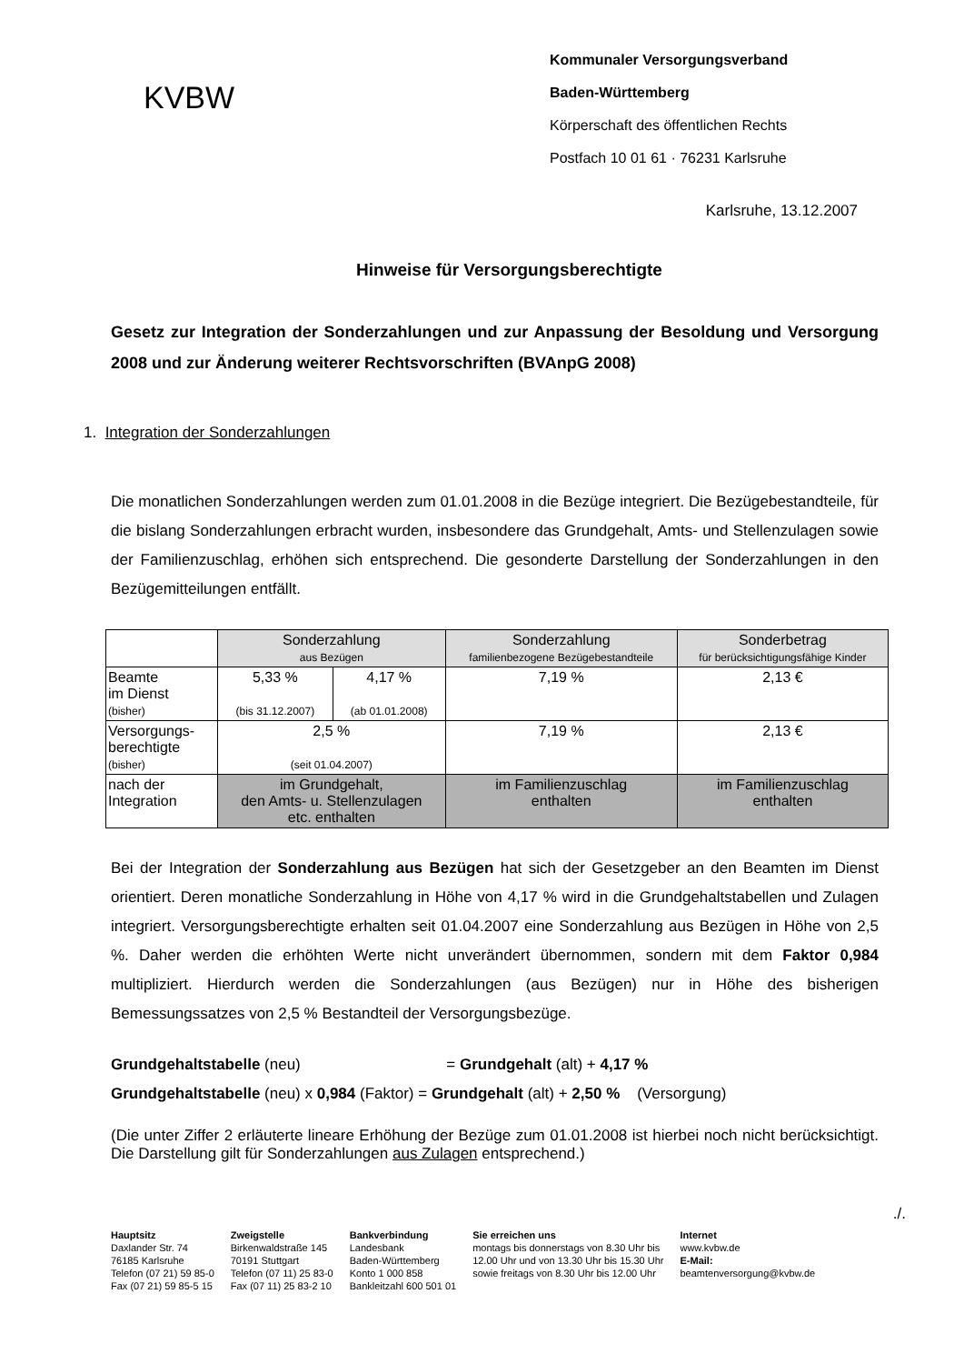KVBW
Kommunaler Versorgungsverband
Baden-Württemberg
Körperschaft des öffentlichen Rechts
Postfach 10 01 61 · 76231 Karlsruhe
Karlsruhe, 13.12.2007
Hinweise für Versorgungsberechtigte
Gesetz zur Integration der Sonderzahlungen und zur Anpassung der Besoldung und Versorgung 2008 und zur Änderung weiterer Rechtsvorschriften (BVAnpG 2008)
1. Integration der Sonderzahlungen
Die monatlichen Sonderzahlungen werden zum 01.01.2008 in die Bezüge integriert. Die Bezügebestandteile, für die bislang Sonderzahlungen erbracht wurden, insbesondere das Grundgehalt, Amts- und Stellenzulagen sowie der Familienzuschlag, erhöhen sich entsprechend. Die gesonderte Darstellung der Sonderzahlungen in den Bezügemitteilungen entfällt.
| | Sonderzahlung aus Bezügen | | Sonderzahlung familienbezogene Bezügebestandteile | Sonderbetrag für berücksichtigungsfähige Kinder |
| Beamte im Dienst (bisher) | 5,33 % (bis 31.12.2007) | 4,17 % (ab 01.01.2008) | 7,19 % | 2,13 € |
| Versorgungs- berechtigte (bisher) | 2,5 % (seit 01.04.2007) | | 7,19 % | 2,13 € |
| nach der Integration | im Grundgehalt, den Amts- u. Stellenzulagen etc. enthalten | | im Familienzuschlag enthalten | im Familienzuschlag enthalten |
Bei der Integration der Sonderzahlung aus Bezügen hat sich der Gesetzgeber an den Beamten im Dienst orientiert. Deren monatliche Sonderzahlung in Höhe von 4,17 % wird in die Grundgehaltstabellen und Zulagen integriert. Versorgungsberechtigte erhalten seit 01.04.2007 eine Sonderzahlung aus Bezügen in Höhe von 2,5 %. Daher werden die erhöhten Werte nicht unverändert übernommen, sondern mit dem Faktor 0,984 multipliziert. Hierdurch werden die Sonderzahlungen (aus Bezügen) nur in Höhe des bisherigen Bemessungssatzes von 2,5 % Bestandteil der Versorgungsbezüge.
Grundgehaltstabelle (neu) = Grundgehalt (alt) + 4,17 %
Grundgehaltstabelle (neu) x 0,984 (Faktor) = Grundgehalt (alt) + 2,50 % (Versorgung)
(Die unter Ziffer 2 erläuterte lineare Erhöhung der Bezüge zum 01.01.2008 ist hierbei noch nicht berücksichtigt. Die Darstellung gilt für Sonderzahlungen aus Zulagen entsprechend.)
./.
Hauptsitz
Daxlander Str. 74
76185 Karlsruhe
Telefon (07 21) 59 85-0
Fax (07 21) 59 85-5 15
Zweigstelle
Birkenwaldstraße 145
70191 Stuttgart
Telefon (07 11) 25 83-0
Fax (07 11) 25 83-2 10
Bankverbindung
Landesbank
Baden-Württemberg
Konto 1 000 858
Bankleitzahl 600 501 01
Sie erreichen uns
montags bis donnerstags von 8.30 Uhr bis
12.00 Uhr und von 13.30 Uhr bis 15.30 Uhr
sowie freitags von 8.30 Uhr bis 12.00 Uhr
Internet
www.kvbw.de
E-Mail:
beamtenversorgung@kvbw.de